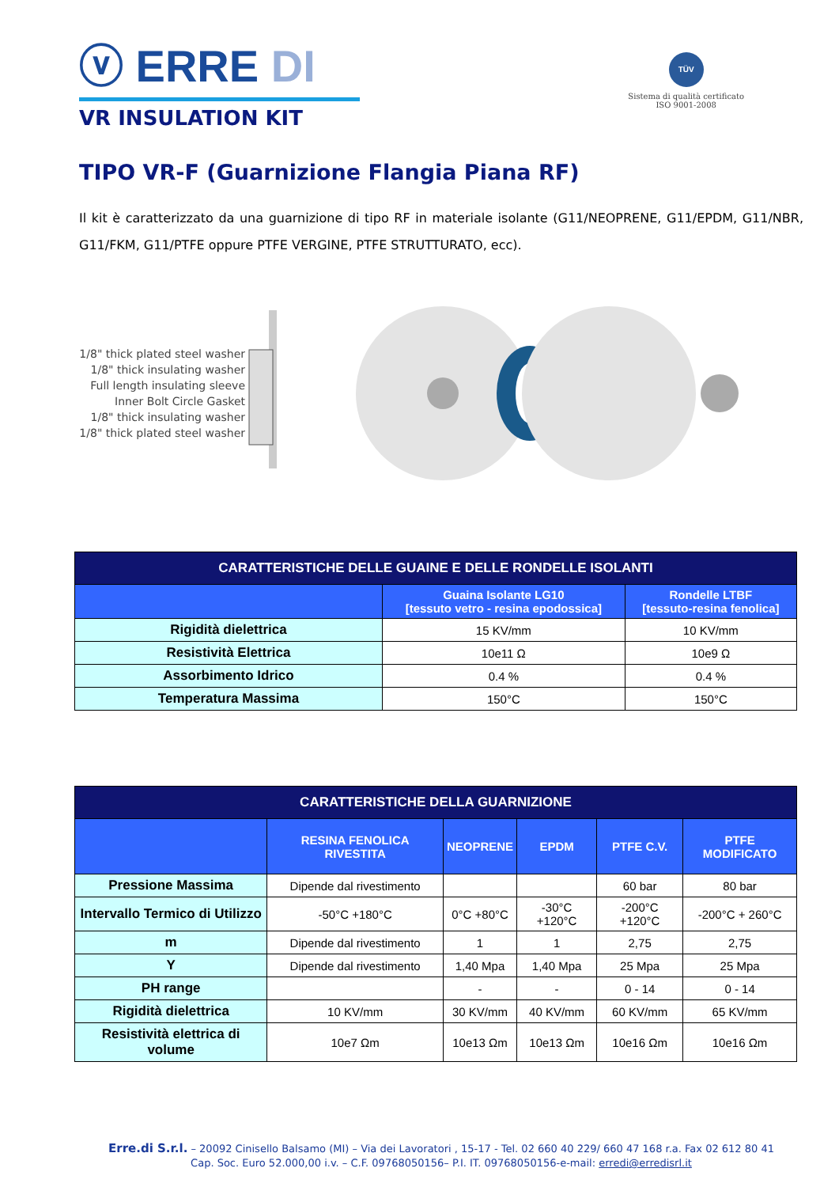ⓥ ERRE DI
VR INSULATION KIT
TÜV
Sistema di qualità certificato
ISO 9001-2008
TIPO VR-F (Guarnizione Flangia Piana RF)
Il kit è caratterizzato da una guarnizione di tipo RF in materiale isolante (G11/NEOPRENE, G11/EPDM, G11/NBR, G11/FKM, G11/PTFE oppure PTFE VERGINE, PTFE STRUTTURATO, ecc).
1/8" thick plated steel washer
1/8" thick insulating washer
Full length insulating sleeve
Inner Bolt Circle Gasket
1/8" thick insulating washer
1/8" thick plated steel washer
| CARATTERISTICHE DELLE GUAINE E DELLE RONDELLE ISOLANTI | | |
| --- | --- | --- |
| | Guaina Isolante LG10 [tessuto vetro - resina epodossica] | Rondelle LTBF [tessuto-resina fenolica] |
| Rigidità dielettrica | 15 KV/mm | 10 KV/mm |
| Resistività Elettrica | 10e11 Ω | 10e9 Ω |
| Assorbimento Idrico | 0.4 % | 0.4 % |
| Temperatura Massima | 150°C | 150°C |
| CARATTERISTICHE DELLA GUARNIZIONE | | | | | |
| --- | --- | --- | --- | --- | --- |
| | RESINA FENOLICA RIVESTITA | NEOPRENE | EPDM | PTFE C.V. | PTFE MODIFICATO |
| Pressione Massima | Dipende dal rivestimento | | | 60 bar | 80 bar |
| Intervallo Termico di Utilizzo | -50°C +180°C | 0°C +80°C | -30°C +120°C | -200°C +120°C | -200°C + 260°C |
| m | Dipende dal rivestimento | 1 | 1 | 2,75 | 2,75 |
| Y | Dipende dal rivestimento | 1,40 Mpa | 1,40 Mpa | 25 Mpa | 25 Mpa |
| PH range | | - | - | 0 - 14 | 0 - 14 |
| Rigidità dielettrica | 10 KV/mm | 30 KV/mm | 40 KV/mm | 60 KV/mm | 65 KV/mm |
| Resistività elettrica di volume | 10e7 Ωm | 10e13 Ωm | 10e13 Ωm | 10e16 Ωm | 10e16 Ωm |
Erre.di S.r.l. – 20092 Cinisello Balsamo (MI) – Via dei Lavoratori , 15-17 - Tel. 02 660 40 229/ 660 47 168 r.a. Fax 02 612 80 41
Cap. Soc. Euro 52.000,00 i.v. – C.F. 09768050156– P.I. IT. 09768050156-e-mail: erredi@erredisrl.it